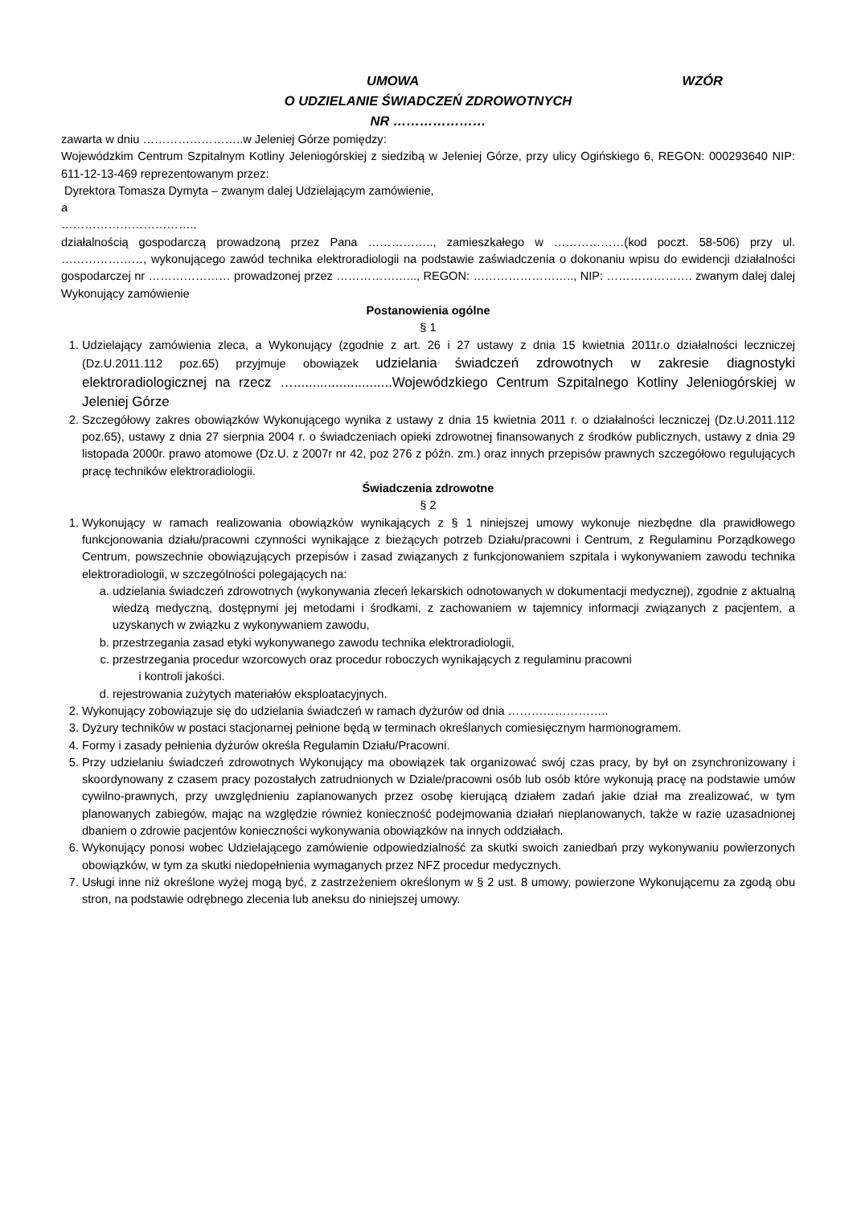UMOWA WZÓR
O UDZIELANIE ŚWIADCZEŃ ZDROWOTNYCH
NR …………………
zawarta w dniu ……………………..w Jeleniej Górze pomiędzy:
Wojewódzkim Centrum Szpitalnym Kotliny Jeleniogórskiej z siedzibą w Jeleniej Górze, przy ulicy Ogińskiego 6, REGON: 000293640 NIP: 611-12-13-469 reprezentowanym przez:
Dyrektora Tomasza Dymyta – zwanym dalej Udzielającym zamówienie,
a
……………………………..
działalnością gospodarczą prowadzoną przez Pana …………….., zamieszkałego w ………………(kod poczt. 58-506) przy ul. …………………, wykonującego zawód technika elektroradiologii na podstawie zaświadczenia o dokonaniu wpisu do ewidencji działalności gospodarczej nr ………………… prowadzonej przez ………………..., REGON: …………………….., NIP: …………………. zwanym dalej dalej Wykonujący zamówienie
Postanowienia ogólne
§ 1
1. Udzielający zamówienia zleca, a Wykonujący (zgodnie z art. 26 i 27 ustawy z dnia 15 kwietnia 2011r.o działalności leczniczej (Dz.U.2011.112 poz.65) przyjmuje obowiązek udzielania świadczeń zdrowotnych w zakresie diagnostyki elektroradiologicznej na rzecz …..........................Wojewódzkiego Centrum Szpitalnego Kotliny Jeleniogórskiej w Jeleniej Górze
2. Szczegółowy zakres obowiązków Wykonującego wynika z ustawy z dnia 15 kwietnia 2011 r. o działalności leczniczej (Dz.U.2011.112 poz.65), ustawy z dnia 27 sierpnia 2004 r. o świadczeniach opieki zdrowotnej finansowanych z środków publicznych, ustawy z dnia 29 listopada 2000r. prawo atomowe (Dz.U. z 2007r nr 42, poz 276 z późn. zm.) oraz innych przepisów prawnych szczegółowo regulujących pracę techników elektroradiologii.
Świadczenia zdrowotne
§ 2
1. Wykonujący w ramach realizowania obowiązków wynikających z § 1 niniejszej umowy wykonuje niezbędne dla prawidłowego funkcjonowania działu/pracowni czynności wynikające z bieżących potrzeb Działu/pracowni i Centrum, z Regulaminu Porządkowego Centrum, powszechnie obowiązujących przepisów i zasad związanych z funkcjonowaniem szpitala i wykonywaniem zawodu technika elektroradiologii, w szczególności polegających na:
a. udzielania świadczeń zdrowotnych (wykonywania zleceń lekarskich odnotowanych w dokumentacji medycznej), zgodnie z aktualną wiedzą medyczną, dostępnymi jej metodami i środkami, z zachowaniem w tajemnicy informacji związanych z pacjentem, a uzyskanych w związku z wykonywaniem zawodu,
b. przestrzegania zasad etyki wykonywanego zawodu technika elektroradiologii,
c. przestrzegania procedur wzorcowych oraz procedur roboczych wynikających z regulaminu pracowni
i kontroli jakości.
d. rejestrowania zużytych materiałów eksploatacyjnych.
2. Wykonujący zobowiązuje się do udzielania świadczeń w ramach dyżurów od dnia ……………………..
3. Dyżury techników w postaci stacjonarnej pełnione będą w terminach określanych comiesięcznym harmonogramem.
4. Formy i zasady pełnienia dyżurów określa Regulamin Działu/Pracowni.
5. Przy udzielaniu świadczeń zdrowotnych Wykonujący ma obowiązek tak organizować swój czas pracy, by był on zsynchronizowany i skoordynowany z czasem pracy pozostałych zatrudnionych w Dziale/pracowni osób lub osób które wykonują pracę na podstawie umów cywilno-prawnych, przy uwzględnieniu zaplanowanych przez osobę kierującą działem zadań jakie dział ma zrealizować, w tym planowanych zabiegów, mając na względzie również konieczność podejmowania działań nieplanowanych, także w razie uzasadnionej dbaniem o zdrowie pacjentów konieczności wykonywania obowiązków na innych oddziałach.
6. Wykonujący ponosi wobec Udzielającego zamówienie odpowiedzialność za skutki swoich zaniedbań przy wykonywaniu powierzonych obowiązków, w tym za skutki niedopełnienia wymaganych przez NFZ procedur medycznych.
7. Usługi inne niż określone wyżej mogą być, z zastrzeżeniem określonym w § 2 ust. 8 umowy, powierzone Wykonującemu za zgodą obu stron, na podstawie odrębnego zlecenia lub aneksu do niniejszej umowy.